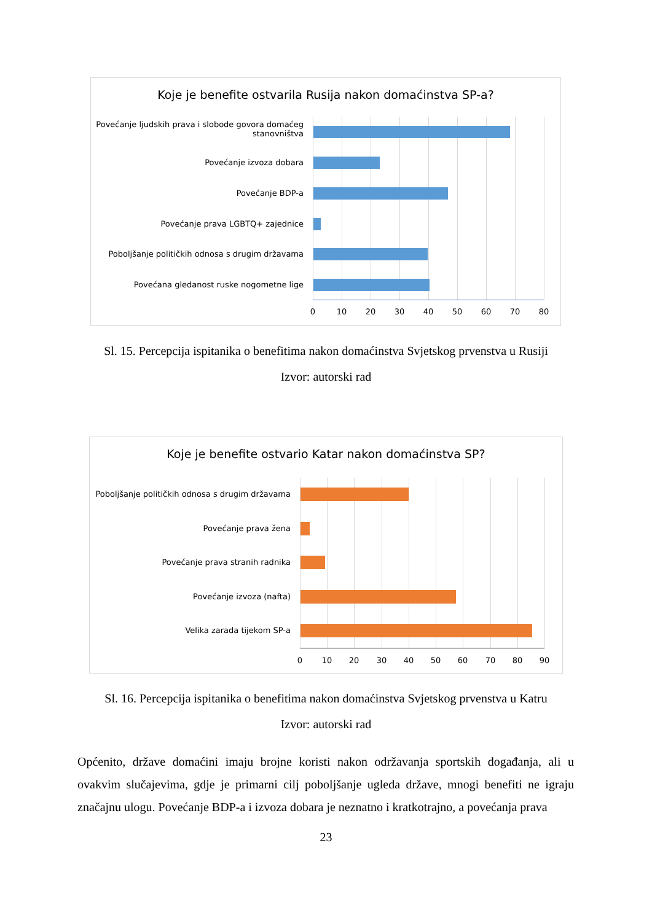Koje je benefite ostvarila Rusija nakon domaćinstva SP-a?
Povećanje ljudskih prava i slobode govora domaćeg stanovništva
Povećanje izvoza dobara
Povećanje BDP-a
Povećanje prava LGBTQ+ zajednice
Poboljšanje političkih odnosa s drugim državama
Povećana gledanost ruske nogometne lige
0 10 20 30 40 50 60 70 80
Sl. 15. Percepcija ispitanika o benefitima nakon domaćinstva Svjetskog prvenstva u Rusiji
Izvor: autorski rad
Koje je benefite ostvario Katar nakon domaćinstva SP?
Poboljšanje političkih odnosa s drugim državama
Povećanje prava žena
Povećanje prava stranih radnika
Povećanje izvoza (nafta)
Velika zarada tijekom SP-a
0 10 20 30 40 50 60 70 80 90
Sl. 16. Percepcija ispitanika o benefitima nakon domaćinstva Svjetskog prvenstva u Katru
Izvor: autorski rad
Općenito, države domaćini imaju brojne koristi nakon održavanja sportskih događanja, ali u ovakvim slučajevima, gdje je primarni cilj poboljšanje ugleda države, mnogi benefiti ne igraju značajnu ulogu. Povećanje BDP-a i izvoza dobara je neznatno i kratkotrajno, a povećanja prava
23